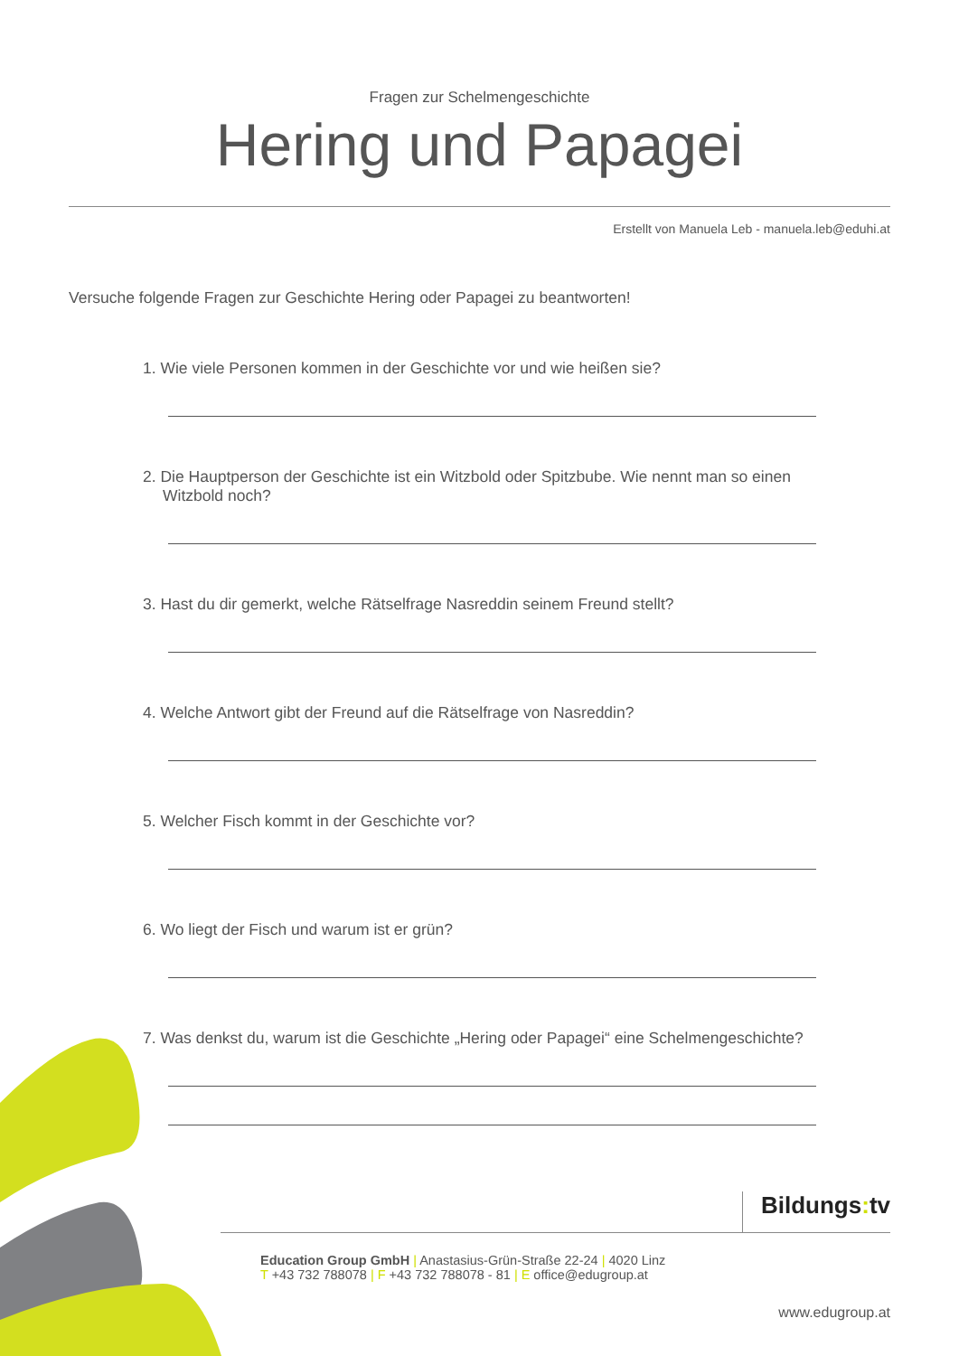Fragen zur Schelmengeschichte
Hering und Papagei
Erstellt von Manuela Leb - manuela.leb@eduhi.at
Versuche folgende Fragen zur Geschichte Hering oder Papagei zu beantworten!
1. Wie viele Personen kommen in der Geschichte vor und wie heißen sie?
2. Die Hauptperson der Geschichte ist ein Witzbold oder Spitzbube. Wie nennt man so einen Witzbold noch?
3. Hast du dir gemerkt, welche Rätselfrage Nasreddin seinem Freund stellt?
4. Welche Antwort gibt der Freund auf die Rätselfrage von Nasreddin?
5. Welcher Fisch kommt in der Geschichte vor?
6. Wo liegt der Fisch und warum ist er grün?
7. Was denkst du, warum ist die Geschichte „Hering oder Papagei“ eine Schelmengeschichte?
Bildungs: tv
Education Group GmbH | Anastasius-Grün-Straße 22-24 | 4020 Linz
T +43 732 788078 | F +43 732 788078 - 81 | E office@edugroup.at
www.edugroup.at